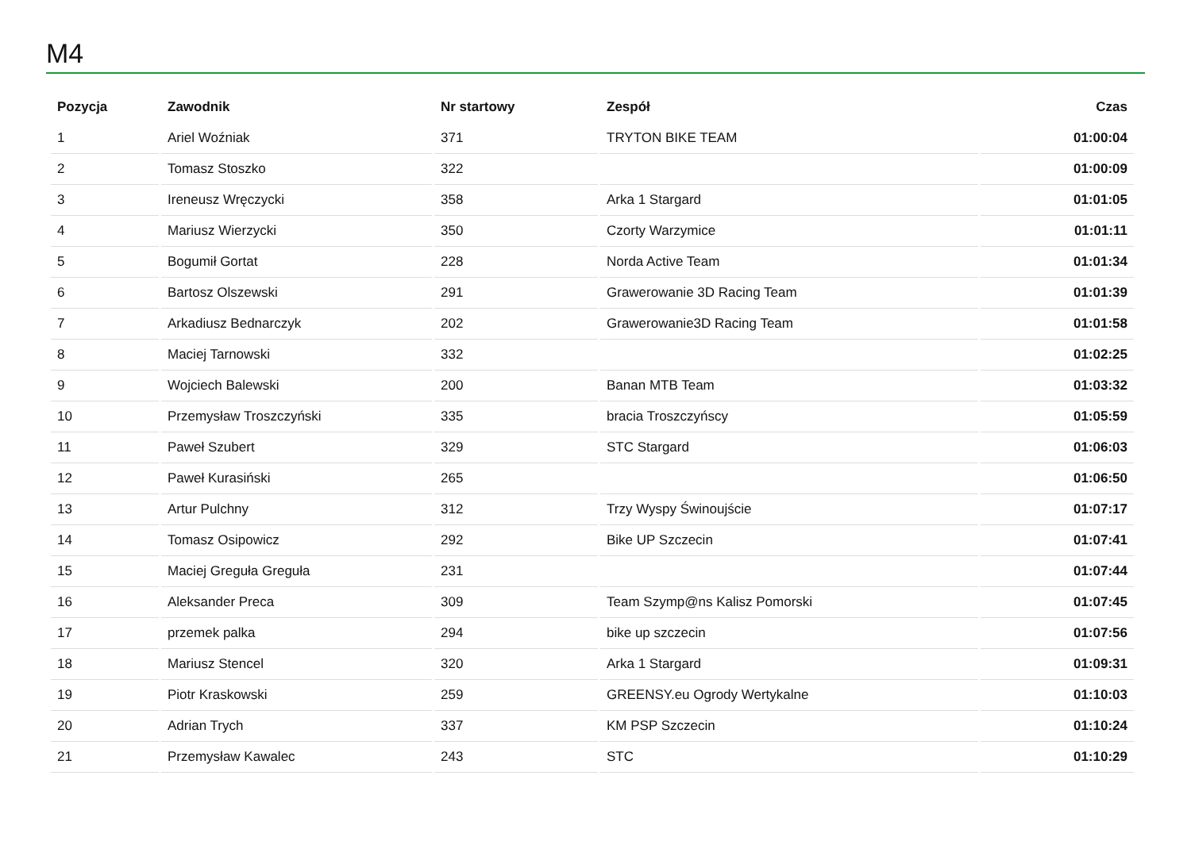M4
| Pozycja | Zawodnik | Nr startowy | Zespół | Czas |
| --- | --- | --- | --- | --- |
| 1 | Ariel Woźniak | 371 | TRYTON BIKE TEAM | 01:00:04 |
| 2 | Tomasz Stoszko | 322 | | 01:00:09 |
| 3 | Ireneusz Wręczycki | 358 | Arka 1 Stargard | 01:01:05 |
| 4 | Mariusz Wierzycki | 350 | Czorty Warzymice | 01:01:11 |
| 5 | Bogumił Gortat | 228 | Norda Active Team | 01:01:34 |
| 6 | Bartosz Olszewski | 291 | Grawerowanie 3D Racing Team | 01:01:39 |
| 7 | Arkadiusz Bednarczyk | 202 | Grawerowanie3D Racing Team | 01:01:58 |
| 8 | Maciej Tarnowski | 332 | | 01:02:25 |
| 9 | Wojciech Balewski | 200 | Banan MTB Team | 01:03:32 |
| 10 | Przemysław Troszczyński | 335 | bracia Troszczyńscy | 01:05:59 |
| 11 | Paweł Szubert | 329 | STC Stargard | 01:06:03 |
| 12 | Paweł Kurasiński | 265 | | 01:06:50 |
| 13 | Artur Pulchny | 312 | Trzy Wyspy Świnoujście | 01:07:17 |
| 14 | Tomasz Osipowicz | 292 | Bike UP Szczecin | 01:07:41 |
| 15 | Maciej Greguła Greguła | 231 | | 01:07:44 |
| 16 | Aleksander Preca | 309 | Team Szymp@ns Kalisz Pomorski | 01:07:45 |
| 17 | przemek palka | 294 | bike up szczecin | 01:07:56 |
| 18 | Mariusz Stencel | 320 | Arka 1 Stargard | 01:09:31 |
| 19 | Piotr Kraskowski | 259 | GREENSY.eu Ogrody Wertykalne | 01:10:03 |
| 20 | Adrian Trych | 337 | KM PSP Szczecin | 01:10:24 |
| 21 | Przemysław Kawalec | 243 | STC | 01:10:29 |